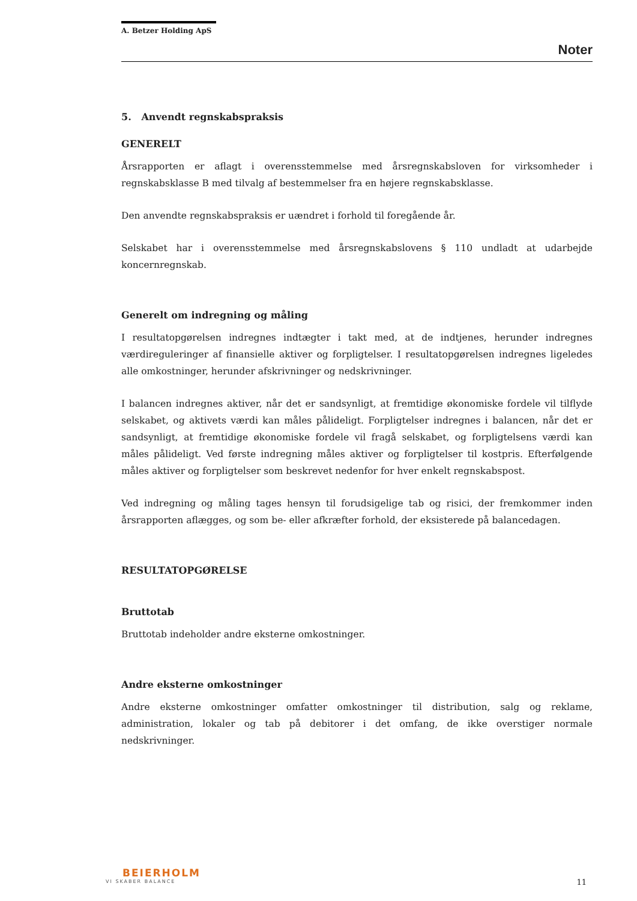A. Betzer Holding ApS
Noter
5. Anvendt regnskabspraksis
GENERELT
Årsrapporten er aflagt i overensstemmelse med årsregnskabsloven for virksomheder i regnskabsklasse B med tilvalg af bestemmelser fra en højere regnskabsklasse.
Den anvendte regnskabspraksis er uændret i forhold til foregående år.
Selskabet har i overensstemmelse med årsregnskabslovens § 110 undladt at udarbejde koncernregnskab.
Generelt om indregning og måling
I resultatopgørelsen indregnes indtægter i takt med, at de indtjenes, herunder indregnes værdireguleringer af finansielle aktiver og forpligtelser. I resultatopgørelsen indregnes ligeledes alle omkostninger, herunder afskrivninger og nedskrivninger.
I balancen indregnes aktiver, når det er sandsynligt, at fremtidige økonomiske fordele vil tilflyde selskabet, og aktivets værdi kan måles pålideligt. Forpligtelser indregnes i balancen, når det er sandsynligt, at fremtidige økonomiske fordele vil fragå selskabet, og forpligtelsens værdi kan måles pålideligt. Ved første indregning måles aktiver og forpligtelser til kostpris. Efterfølgende måles aktiver og forpligtelser som beskrevet nedenfor for hver enkelt regnskabspost.
Ved indregning og måling tages hensyn til forudsigelige tab og risici, der fremkommer inden årsrapporten aflægges, og som be- eller afkræfter forhold, der eksisterede på balancedagen.
RESULTATOPGØRELSE
Bruttotab
Bruttotab indeholder andre eksterne omkostninger.
Andre eksterne omkostninger
Andre eksterne omkostninger omfatter omkostninger til distribution, salg og reklame, administration, lokaler og tab på debitorer i det omfang, de ikke overstiger normale nedskrivninger.
BEIERHOLM
VI SKABER BALANCE
11